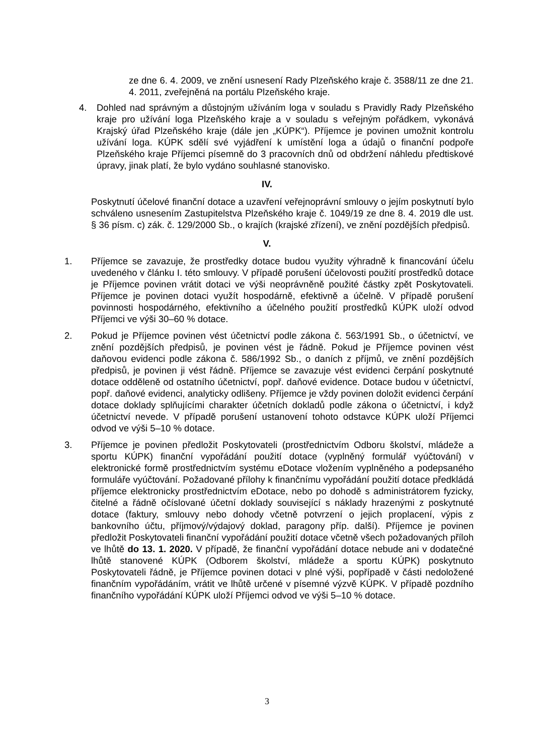ze dne 6. 4. 2009, ve znění usnesení Rady Plzeňského kraje č. 3588/11 ze dne 21. 4. 2011, zveřejněná na portálu Plzeňského kraje.
4. Dohled nad správným a důstojným užíváním loga v souladu s Pravidly Rady Plzeňského kraje pro užívání loga Plzeňského kraje a v souladu s veřejným pořádkem, vykonává Krajský úřad Plzeňského kraje (dále jen „KÚPK“). Příjemce je povinen umožnit kontrolu užívání loga. KÚPK sdělí své vyjádření k umístění loga a údajů o finanční podpoře Plzeňského kraje Příjemci písemně do 3 pracovních dnů od obdržení náhledu předtiskové úpravy, jinak platí, že bylo vydáno souhlasné stanovisko.
IV.
Poskytnutí účelové finanční dotace a uzavření veřejnoprávní smlouvy o jejím poskytnutí bylo schváleno usnesením Zastupitelstva Plzeňského kraje č. 1049/19 ze dne 8. 4. 2019 dle ust. § 36 písm. c) zák. č. 129/2000 Sb., o krajích (krajské zřízení), ve znění pozdějších předpisů.
V.
1. Příjemce se zavazuje, že prostředky dotace budou využity výhradně k financování účelu uvedeného v článku I. této smlouvy. V případě porušení účelovosti použití prostředků dotace je Příjemce povinen vrátit dotaci ve výši neoprávněně použité částky zpět Poskytovateli. Příjemce je povinen dotaci využít hospodárně, efektivně a účelně. V případě porušení povinnosti hospodárného, efektivního a účelného použití prostředků KÚPK uloží odvod Příjemci ve výši 30–60 % dotace.
2. Pokud je Příjemce povinen vést účetnictví podle zákona č. 563/1991 Sb., o účetnictví, ve znění pozdějších předpisů, je povinen vést je řádně. Pokud je Příjemce povinen vést daňovou evidenci podle zákona č. 586/1992 Sb., o daních z příjmů, ve znění pozdějších předpisů, je povinen ji vést řádně. Příjemce se zavazuje vést evidenci čerpání poskytnuté dotace odděleně od ostatního účetnictví, popř. daňové evidence. Dotace budou v účetnictví, popř. daňové evidenci, analyticky odlišeny. Příjemce je vždy povinen doložit evidenci čerpání dotace doklady splňujícími charakter účetních dokladů podle zákona o účetnictví, i když účetnictví nevede. V případě porušení ustanovení tohoto odstavce KÚPK uloží Příjemci odvod ve výši 5–10 % dotace.
3. Příjemce je povinen předložit Poskytovateli (prostřednictvím Odboru školství, mládeže a sportu KÚPK) finanční vypořádání použití dotace (vyplněný formulář vyúčtování) v elektronické formě prostřednictvím systému eDotace vložením vyplněného a podepsaného formuláře vyúčtování. Požadované přílohy k finančnímu vypořádání použití dotace předkládá příjemce elektronicky prostřednictvím eDotace, nebo po dohodě s administrátorem fyzicky, čitelné a řádně očíslované účetní doklady související s náklady hrazenými z poskytnuté dotace (faktury, smlouvy nebo dohody včetně potvrzení o jejich proplacení, výpis z bankovního účtu, příjmový/výdajový doklad, paragony příp. další). Příjemce je povinen předložit Poskytovateli finanční vypořádání použití dotace včetně všech požadovaných příloh ve lhůtě do 13. 1. 2020. V případě, že finanční vypořádání dotace nebude ani v dodatečné lhůtě stanovené KÚPK (Odborem školství, mládeže a sportu KÚPK) poskytnuto Poskytovateli řádně, je Příjemce povinen dotaci v plné výši, popřípadě v části nedoložené finančním vypořádáním, vrátit ve lhůtě určené v písemné výzvě KÚPK. V případě pozdního finančního vypořádání KÚPK uloží Příjemci odvod ve výši 5–10 % dotace.
3